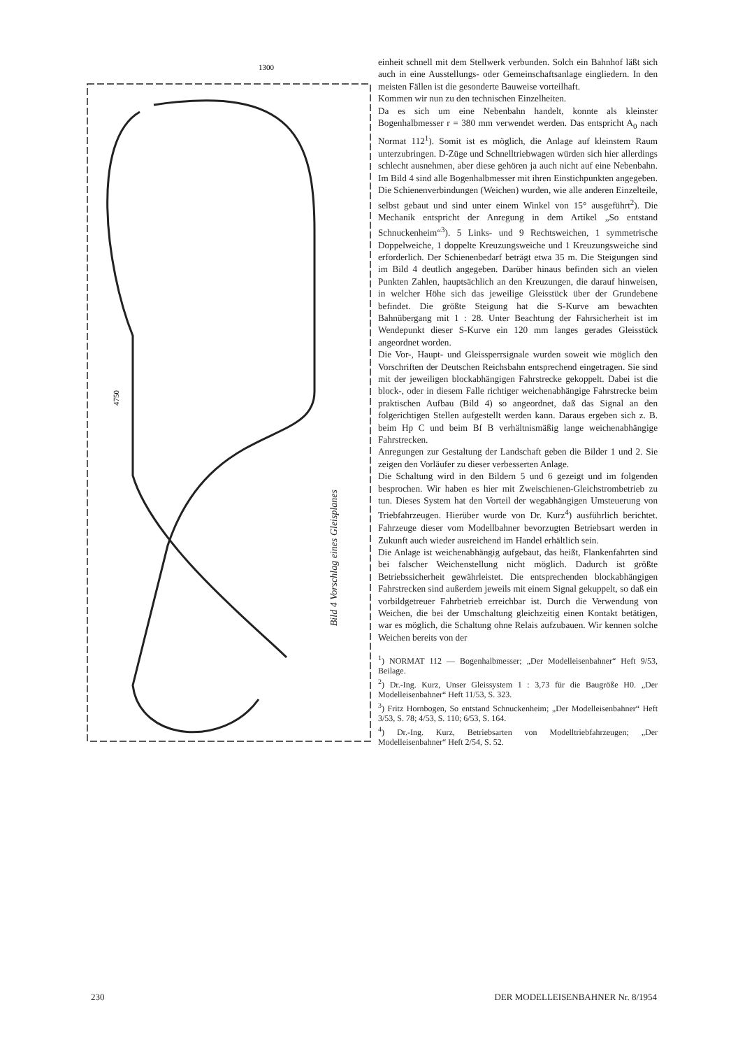4750
1300
Bild 4 Vorschlag eines Gleisplanes
einheit schnell mit dem Stellwerk verbunden. Solch ein Bahnhof läßt sich auch in eine Ausstellungs- oder Gemeinschaftsanlage eingliedern. In den meisten Fällen ist die gesonderte Bauweise vorteilhaft.
Kommen wir nun zu den technischen Einzelheiten.
Da es sich um eine Nebenbahn handelt, konnte als kleinster Bogenhalbmesser r = 380 mm verwendet werden. Das entspricht A<sub>0</sub> nach Normat 112<sup>1</sup>). Somit ist es möglich, die Anlage auf kleinstem Raum unterzubringen. D-Züge und Schnelltriebwagen würden sich hier allerdings schlecht ausnehmen, aber diese gehören ja auch nicht auf eine Nebenbahn. Im Bild 4 sind alle Bogenhalbmesser mit ihren Einstichpunkten angegeben. Die Schienenverbindungen (Weichen) wurden, wie alle anderen Einzelteile, selbst gebaut und sind unter einem Winkel von 15° ausgeführt<sup>2</sup>). Die Mechanik entspricht der Anregung in dem Artikel „So entstand Schnuckenheim“<sup>3</sup>). 5 Links- und 9 Rechtsweichen, 1 symmetrische Doppelweiche, 1 doppelte Kreuzungsweiche und 1 Kreuzungsweiche sind erforderlich. Der Schienenbedarf beträgt etwa 35 m. Die Steigungen sind im Bild 4 deutlich angegeben. Darüber hinaus befinden sich an vielen Punkten Zahlen, hauptsächlich an den Kreuzungen, die darauf hinweisen, in welcher Höhe sich das jeweilige Gleisstück über der Grundebene befindet. Die größte Steigung hat die S-Kurve am bewachten Bahnübergang mit 1 : 28. Unter Beachtung der Fahrsicherheit ist im Wendepunkt dieser S-Kurve ein 120 mm langes gerades Gleisstück angeordnet worden.
Die Vor-, Haupt- und Gleissperrsignale wurden soweit wie möglich den Vorschriften der Deutschen Reichsbahn entsprechend eingetragen. Sie sind mit der jeweiligen blockabhängigen Fahrstrecke gekoppelt. Dabei ist die block-, oder in diesem Falle richtiger weichenabhängige Fahrstrecke beim praktischen Aufbau (Bild 4) so angeordnet, daß das Signal an den folgerichtigen Stellen aufgestellt werden kann. Daraus ergeben sich z. B. beim Hp C und beim Bf B verhältnismäßig lange weichenabhängige Fahrstrecken.
Anregungen zur Gestaltung der Landschaft geben die Bilder 1 und 2. Sie zeigen den Vorläufer zu dieser verbesserten Anlage.
Die Schaltung wird in den Bildern 5 und 6 gezeigt und im folgenden besprochen. Wir haben es hier mit Zweischienen-Gleichstrombetrieb zu tun. Dieses System hat den Vorteil der wegabhängigen Umsteuerung von Triebfahrzeugen. Hierüber wurde von Dr. Kurz<sup>4</sup>) ausführlich berichtet. Fahrzeuge dieser vom Modellbahner bevorzugten Betriebsart werden in Zukunft auch wieder ausreichend im Handel erhältlich sein.
Die Anlage ist weichenabhängig aufgebaut, das heißt, Flankenfahrten sind bei falscher Weichenstellung nicht möglich. Dadurch ist größte Betriebssicherheit gewährleistet. Die entsprechenden blockabhängigen Fahrstrecken sind außerdem jeweils mit einem Signal gekuppelt, so daß ein vorbildgetreuer Fahrbetrieb erreichbar ist. Durch die Verwendung von Weichen, die bei der Umschaltung gleichzeitig einen Kontakt betätigen, war es möglich, die Schaltung ohne Relais aufzubauen. Wir kennen solche Weichen bereits von der
<sup>1</sup>) NORMAT 112 — Bogenhalbmesser; „Der Modelleisenbahner“ Heft 9/53, Beilage.
<sup>2</sup>) Dr.-Ing. Kurz, Unser Gleissystem 1 : 3,73 für die Baugröße H0. „Der Modelleisenbahner“ Heft 11/53, S. 323.
<sup>3</sup>) Fritz Hornbogen, So entstand Schnuckenheim; „Der Modelleisenbahner“ Heft 3/53, S. 78; 4/53, S. 110; 6/53, S. 164.
<sup>4</sup>) Dr.-Ing. Kurz, Betriebsarten von Modelltriebfahrzeugen; „Der Modelleisenbahner“ Heft 2/54, S. 52.
230 DER MODELLEISENBAHNER Nr. 8/1954